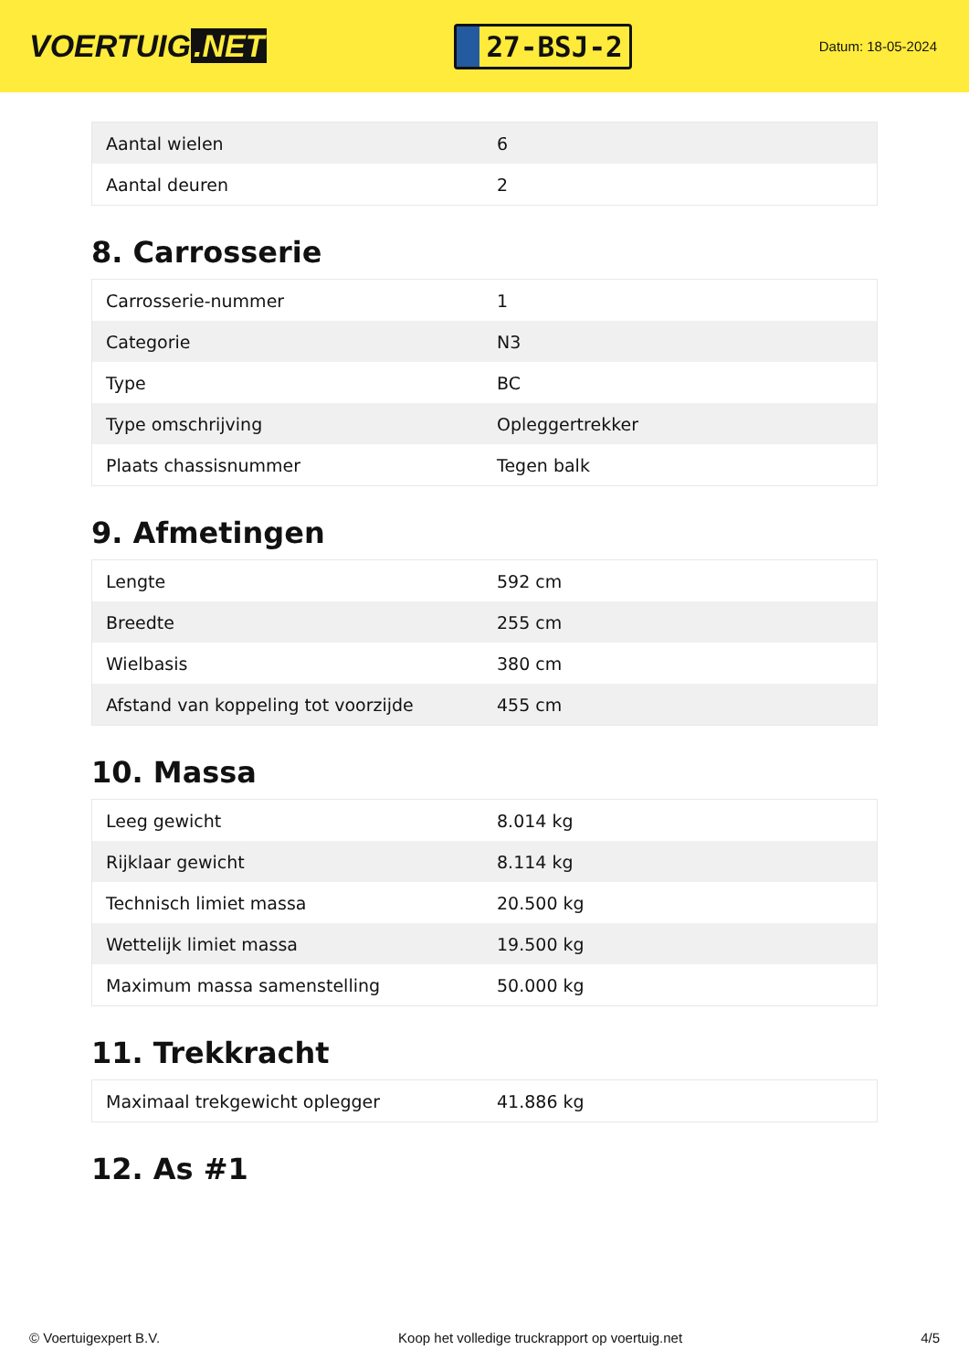VOERTUIG.NET
27-BSJ-2
Datum: 18-05-2024
| Aantal wielen | 6 |
| Aantal deuren | 2 |
8. Carrosserie
| Carrosserie-nummer | 1 |
| Categorie | N3 |
| Type | BC |
| Type omschrijving | Opleggertrekker |
| Plaats chassisnummer | Tegen balk |
9. Afmetingen
| Lengte | 592 cm |
| Breedte | 255 cm |
| Wielbasis | 380 cm |
| Afstand van koppeling tot voorzijde | 455 cm |
10. Massa
| Leeg gewicht | 8.014 kg |
| Rijklaar gewicht | 8.114 kg |
| Technisch limiet massa | 20.500 kg |
| Wettelijk limiet massa | 19.500 kg |
| Maximum massa samenstelling | 50.000 kg |
11. Trekkracht
| Maximaal trekgewicht oplegger | 41.886 kg |
12. As #1
© Voertuigexpert B.V. Koop het volledige truckrapport op voertuig.net 4/5